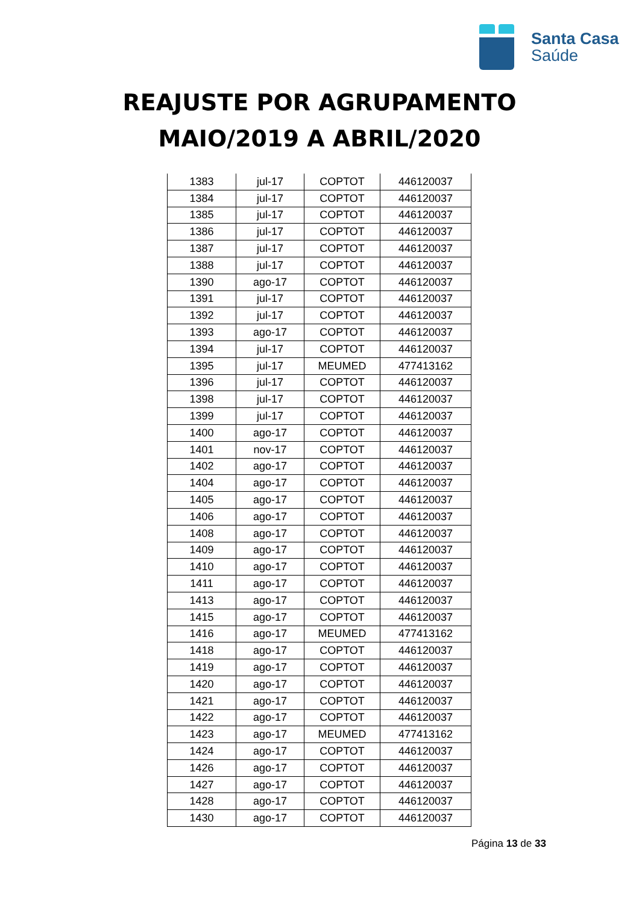Santa Casa
Saúde
REAJUSTE POR AGRUPAMENTO
MAIO/2019 A ABRIL/2020
| 1383 | jul-17 | COPTOT | 446120037 |
| 1384 | jul-17 | COPTOT | 446120037 |
| 1385 | jul-17 | COPTOT | 446120037 |
| 1386 | jul-17 | COPTOT | 446120037 |
| 1387 | jul-17 | COPTOT | 446120037 |
| 1388 | jul-17 | COPTOT | 446120037 |
| 1390 | ago-17 | COPTOT | 446120037 |
| 1391 | jul-17 | COPTOT | 446120037 |
| 1392 | jul-17 | COPTOT | 446120037 |
| 1393 | ago-17 | COPTOT | 446120037 |
| 1394 | jul-17 | COPTOT | 446120037 |
| 1395 | jul-17 | MEUMED | 477413162 |
| 1396 | jul-17 | COPTOT | 446120037 |
| 1398 | jul-17 | COPTOT | 446120037 |
| 1399 | jul-17 | COPTOT | 446120037 |
| 1400 | ago-17 | COPTOT | 446120037 |
| 1401 | nov-17 | COPTOT | 446120037 |
| 1402 | ago-17 | COPTOT | 446120037 |
| 1404 | ago-17 | COPTOT | 446120037 |
| 1405 | ago-17 | COPTOT | 446120037 |
| 1406 | ago-17 | COPTOT | 446120037 |
| 1408 | ago-17 | COPTOT | 446120037 |
| 1409 | ago-17 | COPTOT | 446120037 |
| 1410 | ago-17 | COPTOT | 446120037 |
| 1411 | ago-17 | COPTOT | 446120037 |
| 1413 | ago-17 | COPTOT | 446120037 |
| 1415 | ago-17 | COPTOT | 446120037 |
| 1416 | ago-17 | MEUMED | 477413162 |
| 1418 | ago-17 | COPTOT | 446120037 |
| 1419 | ago-17 | COPTOT | 446120037 |
| 1420 | ago-17 | COPTOT | 446120037 |
| 1421 | ago-17 | COPTOT | 446120037 |
| 1422 | ago-17 | COPTOT | 446120037 |
| 1423 | ago-17 | MEUMED | 477413162 |
| 1424 | ago-17 | COPTOT | 446120037 |
| 1426 | ago-17 | COPTOT | 446120037 |
| 1427 | ago-17 | COPTOT | 446120037 |
| 1428 | ago-17 | COPTOT | 446120037 |
| 1430 | ago-17 | COPTOT | 446120037 |
Página 13 de 33